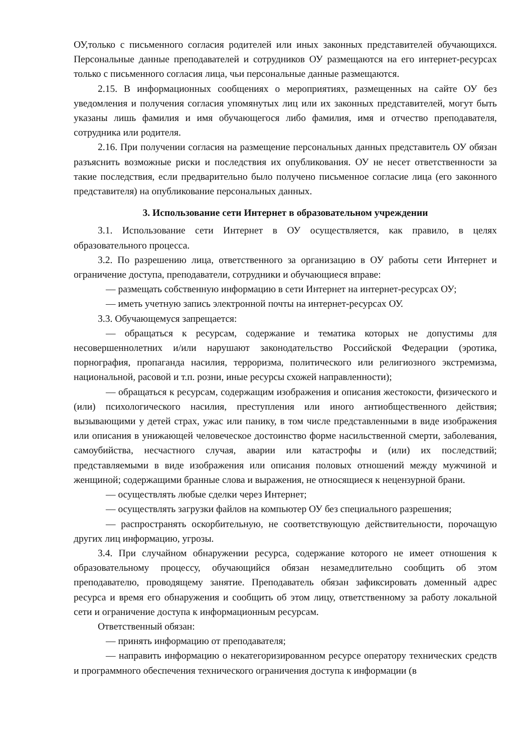ОУ,только с письменного согласия родителей или иных законных представителей обучающихся. Персональные данные преподавателей и сотрудников ОУ размещаются на его интернет-ресурсах только с письменного согласия лица, чьи персональные данные размещаются.
2.15. В информационных сообщениях о мероприятиях, размещенных на сайте ОУ без уведомления и получения согласия упомянутых лиц или их законных представителей, могут быть указаны лишь фамилия и имя обучающегося либо фамилия, имя и отчество преподавателя, сотрудника или родителя.
2.16. При получении согласия на размещение персональных данных представитель ОУ обязан разъяснить возможные риски и последствия их опубликования. ОУ не несет ответственности за такие последствия, если предварительно было получено письменное согласие лица (его законного представителя) на опубликование персональных данных.
3. Использование сети Интернет в образовательном учреждении
3.1. Использование сети Интернет в ОУ осуществляется, как правило, в целях образовательного процесса.
3.2. По разрешению лица, ответственного за организацию в ОУ работы сети Интернет и ограничение доступа, преподаватели, сотрудники и обучающиеся вправе:
— размещать собственную информацию в сети Интернет на интернет-ресурсах ОУ;
— иметь учетную запись электронной почты на интернет-ресурсах ОУ.
3.3. Обучающемуся запрещается:
— обращаться к ресурсам, содержание и тематика которых не допустимы для несовершеннолетних и/или нарушают законодательство Российской Федерации (эротика, порнография, пропаганда насилия, терроризма, политического или религиозного экстремизма, национальной, расовой и т.п. розни, иные ресурсы схожей направленности);
— обращаться к ресурсам, содержащим изображения и описания жестокости, физического и (или) психологического насилия, преступления или иного антиобщественного действия; вызывающими у детей страх, ужас или панику, в том числе представленными в виде изображения или описания в унижающей человеческое достоинство форме насильственной смерти, заболевания, самоубийства, несчастного случая, аварии или катастрофы и (или) их последствий; представляемыми в виде изображения или описания половых отношений между мужчиной и женщиной; содержащими бранные слова и выражения, не относящиеся к нецензурной брани.
— осуществлять любые сделки через Интернет;
— осуществлять загрузки файлов на компьютер ОУ без специального разрешения;
— распространять оскорбительную, не соответствующую действительности, порочащую других лиц информацию, угрозы.
3.4. При случайном обнаружении ресурса, содержание которого не имеет отношения к образовательному процессу, обучающийся обязан незамедлительно сообщить об этом преподавателю, проводящему занятие. Преподаватель обязан зафиксировать доменный адрес ресурса и время его обнаружения и сообщить об этом лицу, ответственному за работу локальной сети и ограничение доступа к информационным ресурсам.
Ответственный обязан:
— принять информацию от преподавателя;
— направить информацию о некатегоризированном ресурсе оператору технических средств и программного обеспечения технического ограничения доступа к информации (в